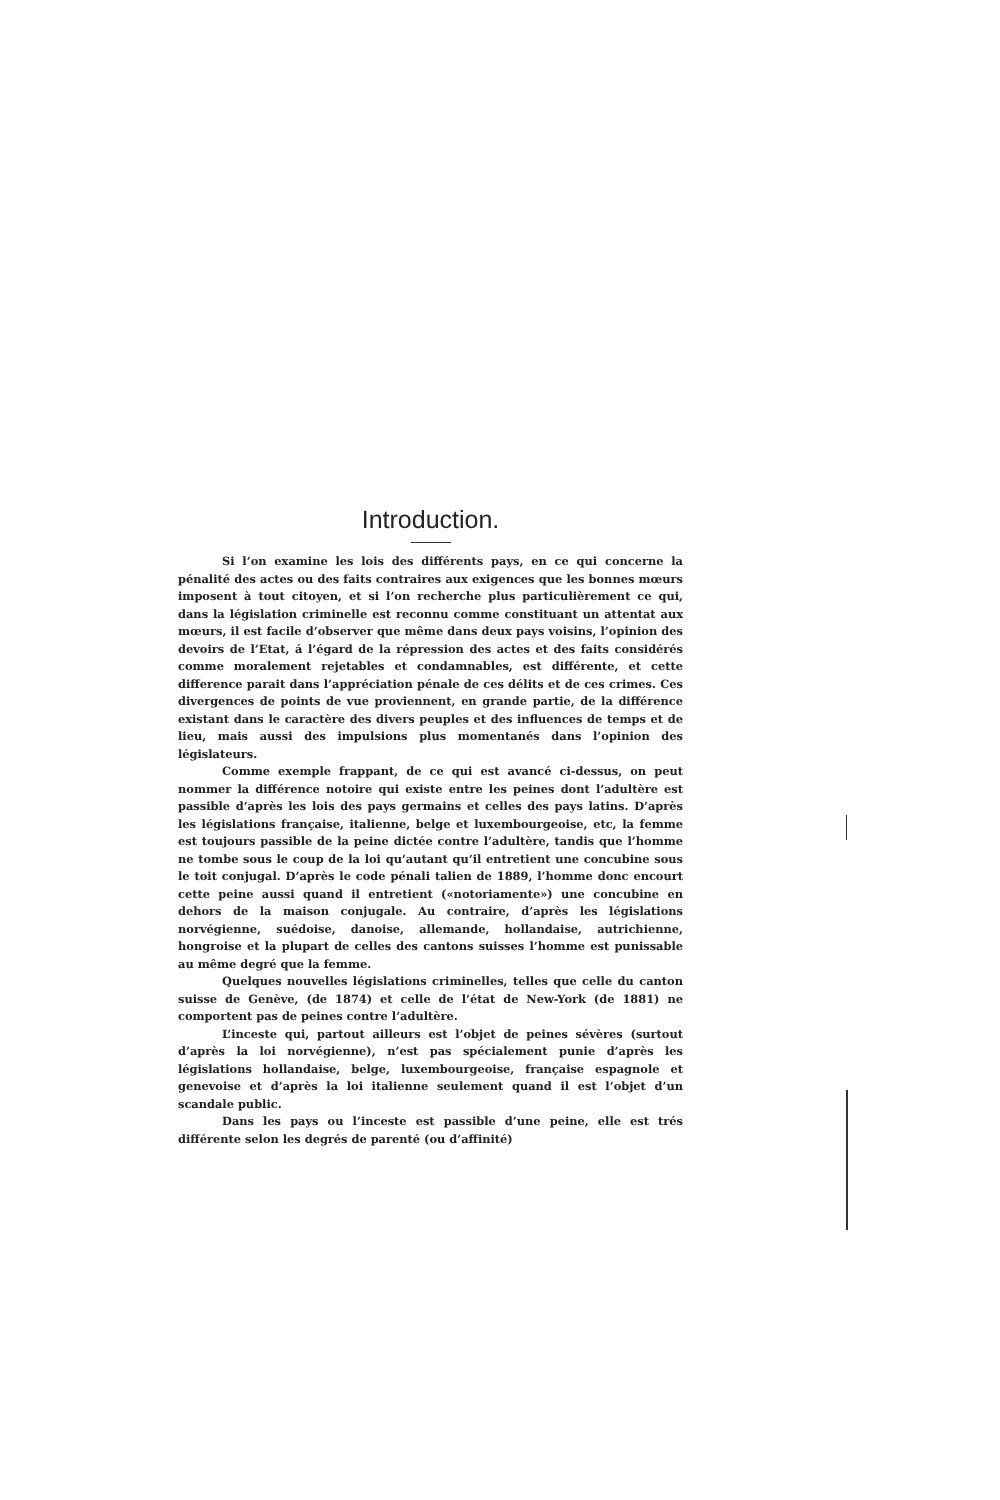Introduction.
Si l’on examine les lois des différents pays, en ce qui concerne la pénalité des actes ou des faits contraires aux exigences que les bonnes mœurs imposent à tout citoyen, et si l’on recherche plus particulièrement ce qui, dans la législation criminelle est reconnu comme constituant un attentat aux mœurs, il est facile d’observer que même dans deux pays voisins, l’opinion des devoirs de l’Etat, á l’égard de la répression des actes et des faits considérés comme moralement rejetables et condamnables, est différente, et cette difference parait dans l’appréciation pénale de ces délits et de ces crimes. Ces divergences de points de vue proviennent, en grande partie, de la différence existant dans le caractère des divers peuples et des influences de temps et de lieu, mais aussi des impulsions plus momentanés dans l’opinion des législateurs.
Comme exemple frappant, de ce qui est avancé ci-dessus, on peut nommer la différence notoire qui existe entre les peines dont l’adultère est passible d’après les lois des pays germains et celles des pays latins. D’après les législations française, italienne, belge et luxembourgeoise, etc, la femme est toujours passible de la peine dictée contre l’adultère, tandis que l’homme ne tombe sous le coup de la loi qu’autant qu’il entretient une concubine sous le toit conjugal. D’après le code pénali talien de 1889, l’homme donc encourt cette peine aussi quand il entretient («notoriamente») une concubine en dehors de la maison conjugale. Au contraire, d’après les législations norvégienne, suédoise, danoise, allemande, hollandaise, autrichienne, hongroise et la plupart de celles des cantons suisses l’homme est punissable au même degré que la femme.
Quelques nouvelles législations criminelles, telles que celle du canton suisse de Genève, (de 1874) et celle de l’état de New-York (de 1881) ne comportent pas de peines contre l’adultère.
L’inceste qui, partout ailleurs est l’objet de peines sévères (surtout d’après la loi norvégienne), n’est pas spécialement punie d’après les législations hollandaise, belge, luxembourgeoise, française espagnole et genevoise et d’après la loi italienne seulement quand il est l’objet d’un scandale public.
Dans les pays ou l’inceste est passible d’une peine, elle est trés différente selon les degrés de parenté (ou d’affinité)